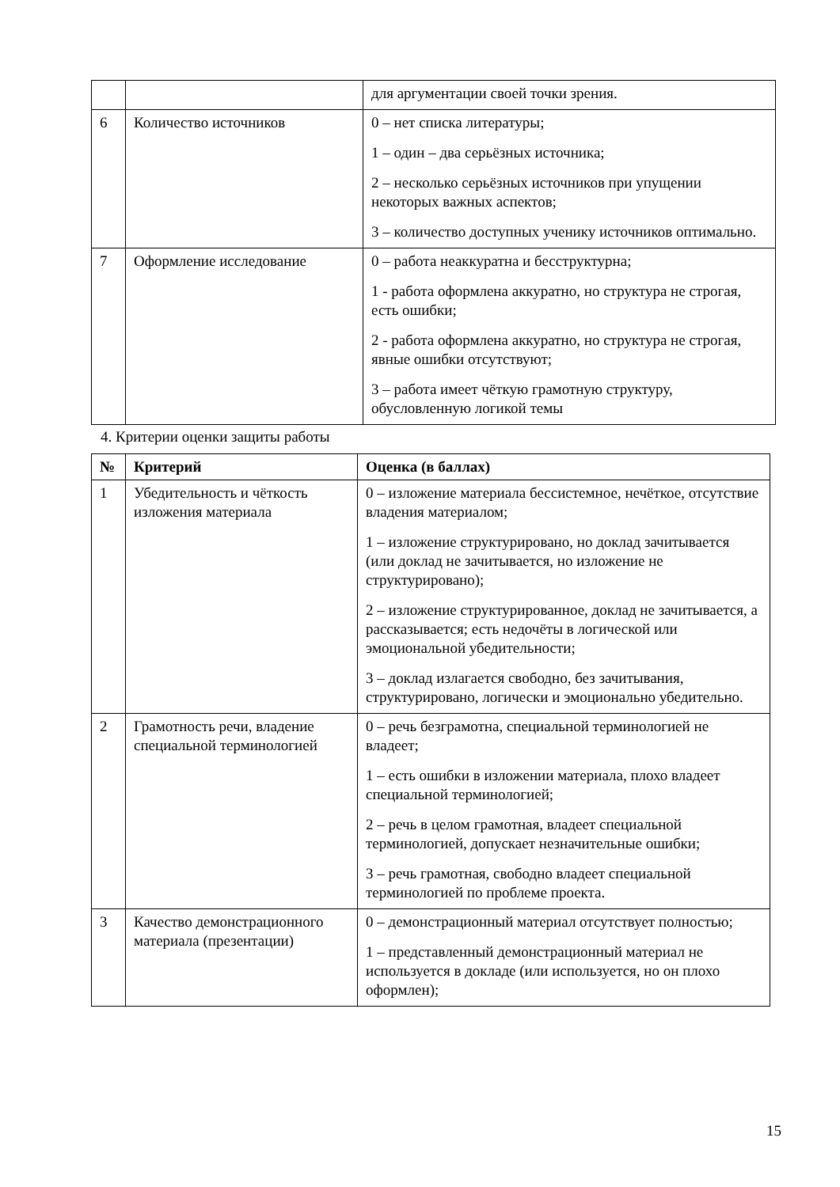| | | для аргументации своей точки зрения. |
| 6 | Количество источников | 0 – нет списка литературы; 1 – один – два серьёзных источника; 2 – несколько серьёзных источников при упущении некоторых важных аспектов; 3 – количество доступных ученику источников оптимально. |
| 7 | Оформление исследование | 0 – работа неаккуратна и бесструктурна; 1 - работа оформлена аккуратно, но структура не строгая, есть ошибки; 2 - работа оформлена аккуратно, но структура не строгая, явные ошибки отсутствуют; 3 – работа имеет чёткую грамотную структуру, обусловленную логикой темы |
4. Критерии оценки защиты работы
| № | Критерий | Оценка (в баллах) |
| --- | --- | --- |
| 1 | Убедительность и чёткость изложения материала | 0 – изложение материала бессистемное, нечёткое, отсутствие владения материалом; 1 – изложение структурировано, но доклад зачитывается (или доклад не зачитывается, но изложение не структурировано); 2 – изложение структурированное, доклад не зачитывается, а рассказывается; есть недочёты в логической или эмоциональной убедительности; 3 – доклад излагается свободно, без зачитывания, структурировано, логически и эмоционально убедительно. |
| 2 | Грамотность речи, владение специальной терминологией | 0 – речь безграмотна, специальной терминологией не владеет; 1 – есть ошибки в изложении материала, плохо владеет специальной терминологией; 2 – речь в целом грамотная, владеет специальной терминологией, допускает незначительные ошибки; 3 – речь грамотная, свободно владеет специальной терминологией по проблеме проекта. |
| 3 | Качество демонстрационного материала (презентации) | 0 – демонстрационный материал отсутствует полностью; 1 – представленный демонстрационный материал не используется в докладе (или используется, но он плохо оформлен); |
15